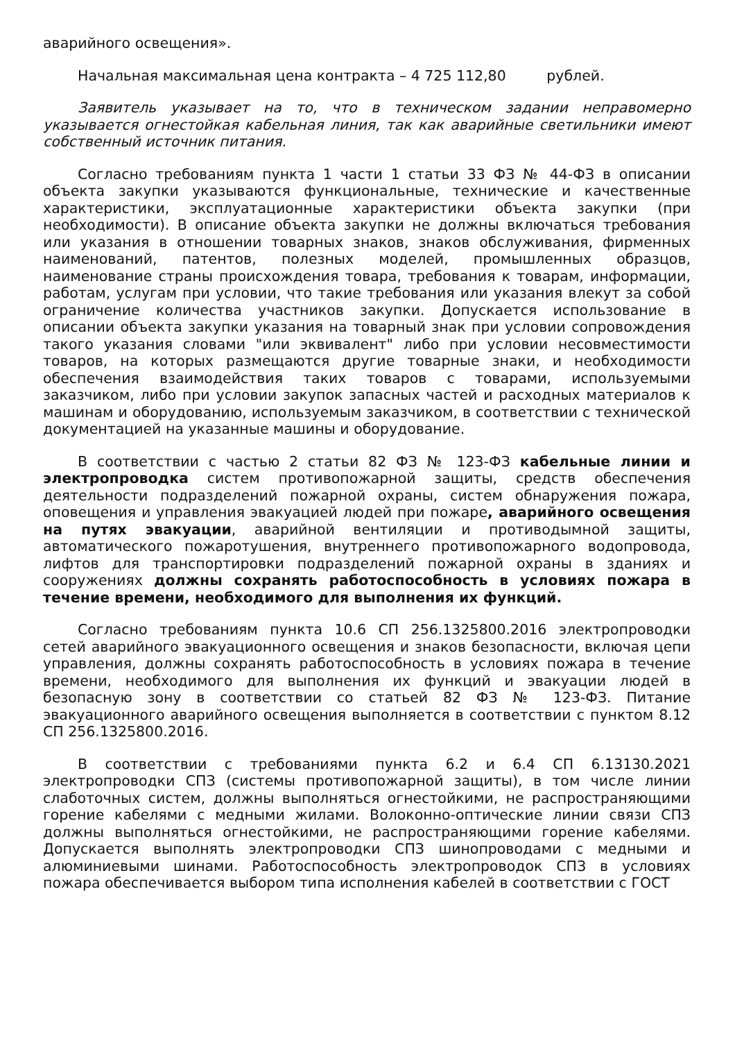аварийного освещения».
Начальная максимальная цена контракта – 4 725 112,80 рублей.
Заявитель указывает на то, что в техническом задании неправомерно указывается огнестойкая кабельная линия, так как аварийные светильники имеют собственный источник питания.
Согласно требованиям пункта 1 части 1 статьи 33 ФЗ № 44-ФЗ в описании объекта закупки указываются функциональные, технические и качественные характеристики, эксплуатационные характеристики объекта закупки (при необходимости). В описание объекта закупки не должны включаться требования или указания в отношении товарных знаков, знаков обслуживания, фирменных наименований, патентов, полезных моделей, промышленных образцов, наименование страны происхождения товара, требования к товарам, информации, работам, услугам при условии, что такие требования или указания влекут за собой ограничение количества участников закупки. Допускается использование в описании объекта закупки указания на товарный знак при условии сопровождения такого указания словами "или эквивалент" либо при условии несовместимости товаров, на которых размещаются другие товарные знаки, и необходимости обеспечения взаимодействия таких товаров с товарами, используемыми заказчиком, либо при условии закупок запасных частей и расходных материалов к машинам и оборудованию, используемым заказчиком, в соответствии с технической документацией на указанные машины и оборудование.
В соответствии с частью 2 статьи 82 ФЗ № 123-ФЗ кабельные линии и электропроводка систем противопожарной защиты, средств обеспечения деятельности подразделений пожарной охраны, систем обнаружения пожара, оповещения и управления эвакуацией людей при пожаре, аварийного освещения на путях эвакуации, аварийной вентиляции и противодымной защиты, автоматического пожаротушения, внутреннего противопожарного водопровода, лифтов для транспортировки подразделений пожарной охраны в зданиях и сооружениях должны сохранять работоспособность в условиях пожара в течение времени, необходимого для выполнения их функций.
Согласно требованиям пункта 10.6 СП 256.1325800.2016 электропроводки сетей аварийного эвакуационного освещения и знаков безопасности, включая цепи управления, должны сохранять работоспособность в условиях пожара в течение времени, необходимого для выполнения их функций и эвакуации людей в безопасную зону в соответствии со статьей 82 ФЗ № 123-ФЗ. Питание эвакуационного аварийного освещения выполняется в соответствии с пунктом 8.12 СП 256.1325800.2016.
В соответствии с требованиями пункта 6.2 и 6.4 СП 6.13130.2021 электропроводки СПЗ (системы противопожарной защиты), в том числе линии слаботочных систем, должны выполняться огнестойкими, не распространяющими горение кабелями с медными жилами. Волоконно-оптические линии связи СПЗ должны выполняться огнестойкими, не распространяющими горение кабелями. Допускается выполнять электропроводки СПЗ шинопроводами с медными и алюминиевыми шинами. Работоспособность электропроводок СПЗ в условиях пожара обеспечивается выбором типа исполнения кабелей в соответствии с ГОСТ